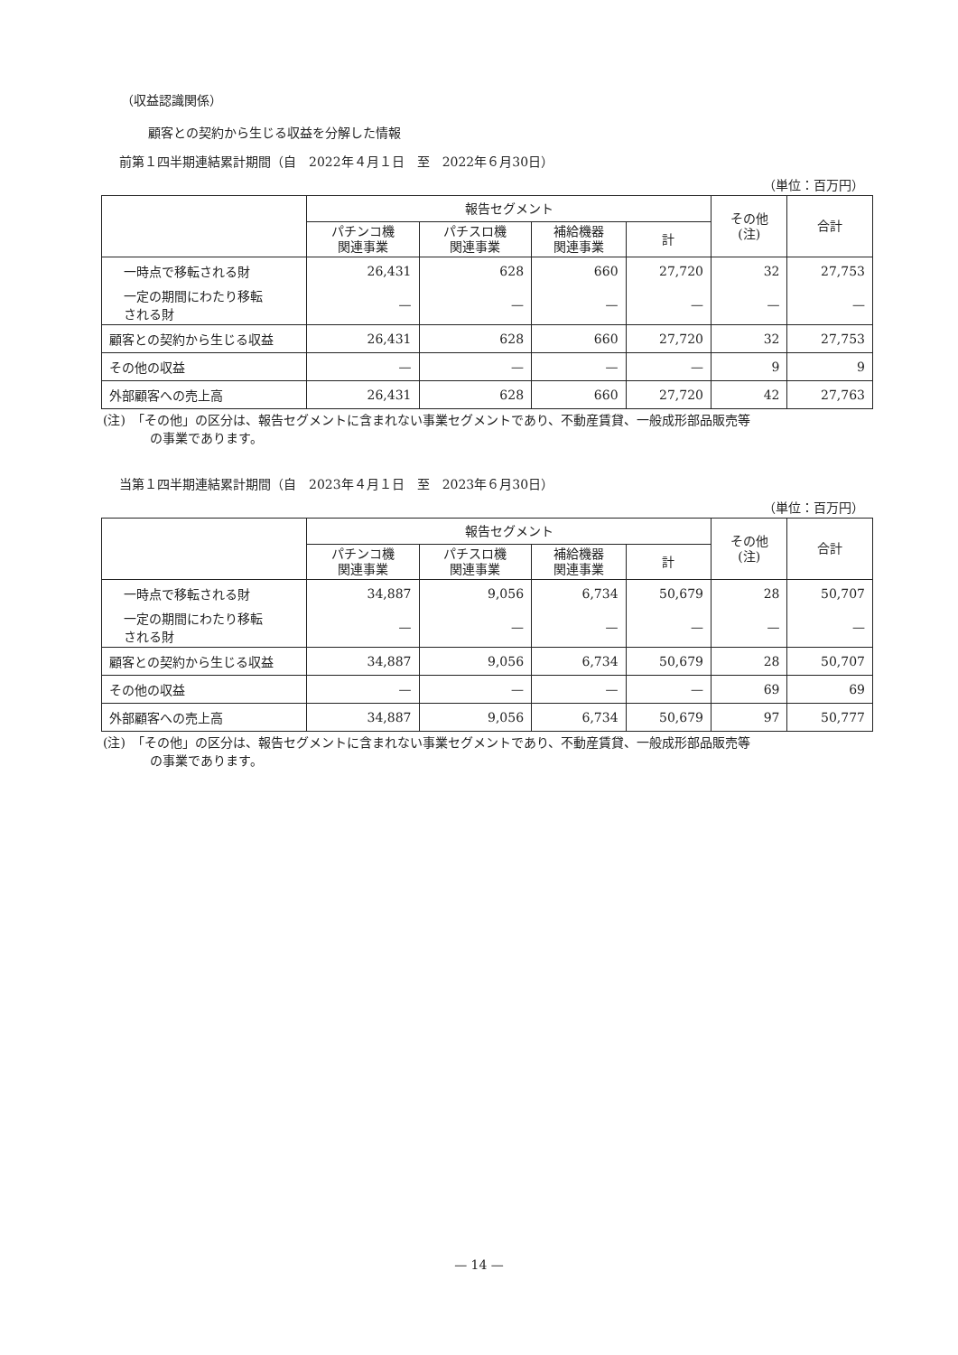（収益認識関係）
顧客との契約から生じる収益を分解した情報
前第１四半期連結累計期間（自　2022年４月１日　至　2022年６月30日）
（単位：百万円）
| | 報告セグメント | | | | その他 (注) | 合計 |
| --- | --- | --- | --- | --- | --- | --- |
| | パチンコ機 関連事業 | パチスロ機 関連事業 | 補給機器 関連事業 | 計 | | |
| 一時点で移転される財 | 26,431 | 628 | 660 | 27,720 | 32 | 27,753 |
| 一定の期間にわたり移転 される財 | — | — | — | — | — | — |
| 顧客との契約から生じる収益 | 26,431 | 628 | 660 | 27,720 | 32 | 27,753 |
| その他の収益 | — | — | — | — | 9 | 9 |
| 外部顧客への売上高 | 26,431 | 628 | 660 | 27,720 | 42 | 27,763 |
(注)　「その他」の区分は、報告セグメントに含まれない事業セグメントであり、不動産賃貸、一般成形部品販売等
の事業であります。
当第１四半期連結累計期間（自　2023年４月１日　至　2023年６月30日）
（単位：百万円）
| | 報告セグメント | | | | その他 (注) | 合計 |
| --- | --- | --- | --- | --- | --- | --- |
| | パチンコ機 関連事業 | パチスロ機 関連事業 | 補給機器 関連事業 | 計 | | |
| 一時点で移転される財 | 34,887 | 9,056 | 6,734 | 50,679 | 28 | 50,707 |
| 一定の期間にわたり移転 される財 | — | — | — | — | — | — |
| 顧客との契約から生じる収益 | 34,887 | 9,056 | 6,734 | 50,679 | 28 | 50,707 |
| その他の収益 | — | — | — | — | 69 | 69 |
| 外部顧客への売上高 | 34,887 | 9,056 | 6,734 | 50,679 | 97 | 50,777 |
(注)　「その他」の区分は、報告セグメントに含まれない事業セグメントであり、不動産賃貸、一般成形部品販売等
の事業であります。
— 14 —